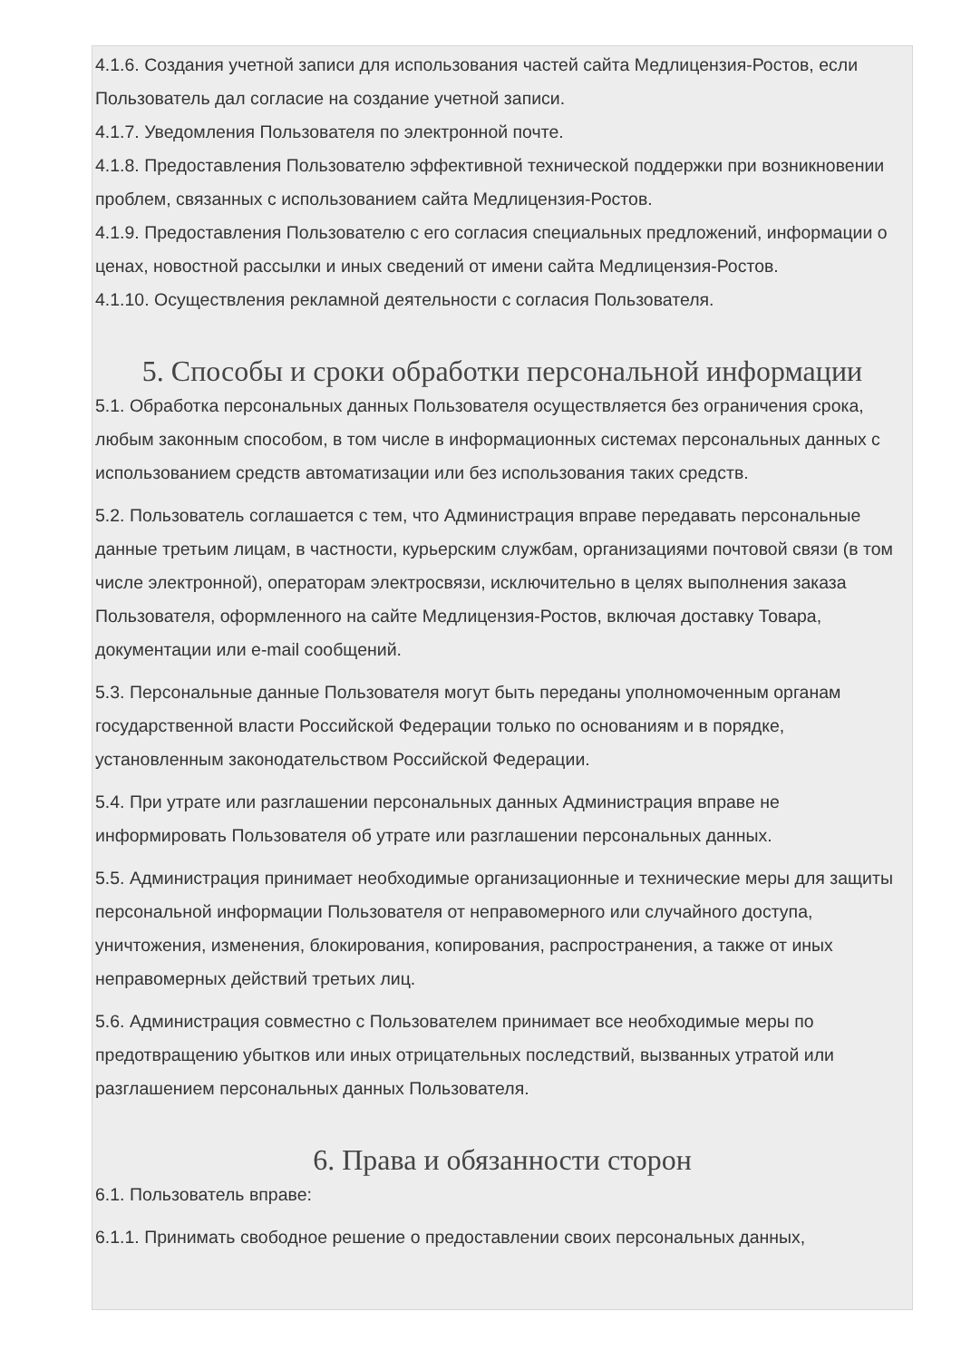4.1.6. Создания учетной записи для использования частей сайта Медлицензия-Ростов, если Пользователь дал согласие на создание учетной записи.
4.1.7. Уведомления Пользователя по электронной почте.
4.1.8. Предоставления Пользователю эффективной технической поддержки при возникновении проблем, связанных с использованием сайта Медлицензия-Ростов.
4.1.9. Предоставления Пользователю с его согласия специальных предложений, информации о ценах, новостной рассылки и иных сведений от имени сайта Медлицензия-Ростов.
4.1.10. Осуществления рекламной деятельности с согласия Пользователя.
5. Способы и сроки обработки персональной информации
5.1. Обработка персональных данных Пользователя осуществляется без ограничения срока, любым законным способом, в том числе в информационных системах персональных данных с использованием средств автоматизации или без использования таких средств.
5.2. Пользователь соглашается с тем, что Администрация вправе передавать персональные данные третьим лицам, в частности, курьерским службам, организациями почтовой связи (в том числе электронной), операторам электросвязи, исключительно в целях выполнения заказа Пользователя, оформленного на сайте Медлицензия-Ростов, включая доставку Товара, документации или e-mail сообщений.
5.3. Персональные данные Пользователя могут быть переданы уполномоченным органам государственной власти Российской Федерации только по основаниям и в порядке, установленным законодательством Российской Федерации.
5.4. При утрате или разглашении персональных данных Администрация вправе не информировать Пользователя об утрате или разглашении персональных данных.
5.5. Администрация принимает необходимые организационные и технические меры для защиты персональной информации Пользователя от неправомерного или случайного доступа, уничтожения, изменения, блокирования, копирования, распространения, а также от иных неправомерных действий третьих лиц.
5.6. Администрация совместно с Пользователем принимает все необходимые меры по предотвращению убытков или иных отрицательных последствий, вызванных утратой или разглашением персональных данных Пользователя.
6. Права и обязанности сторон
6.1. Пользователь вправе:
6.1.1. Принимать свободное решение о предоставлении своих персональных данных,